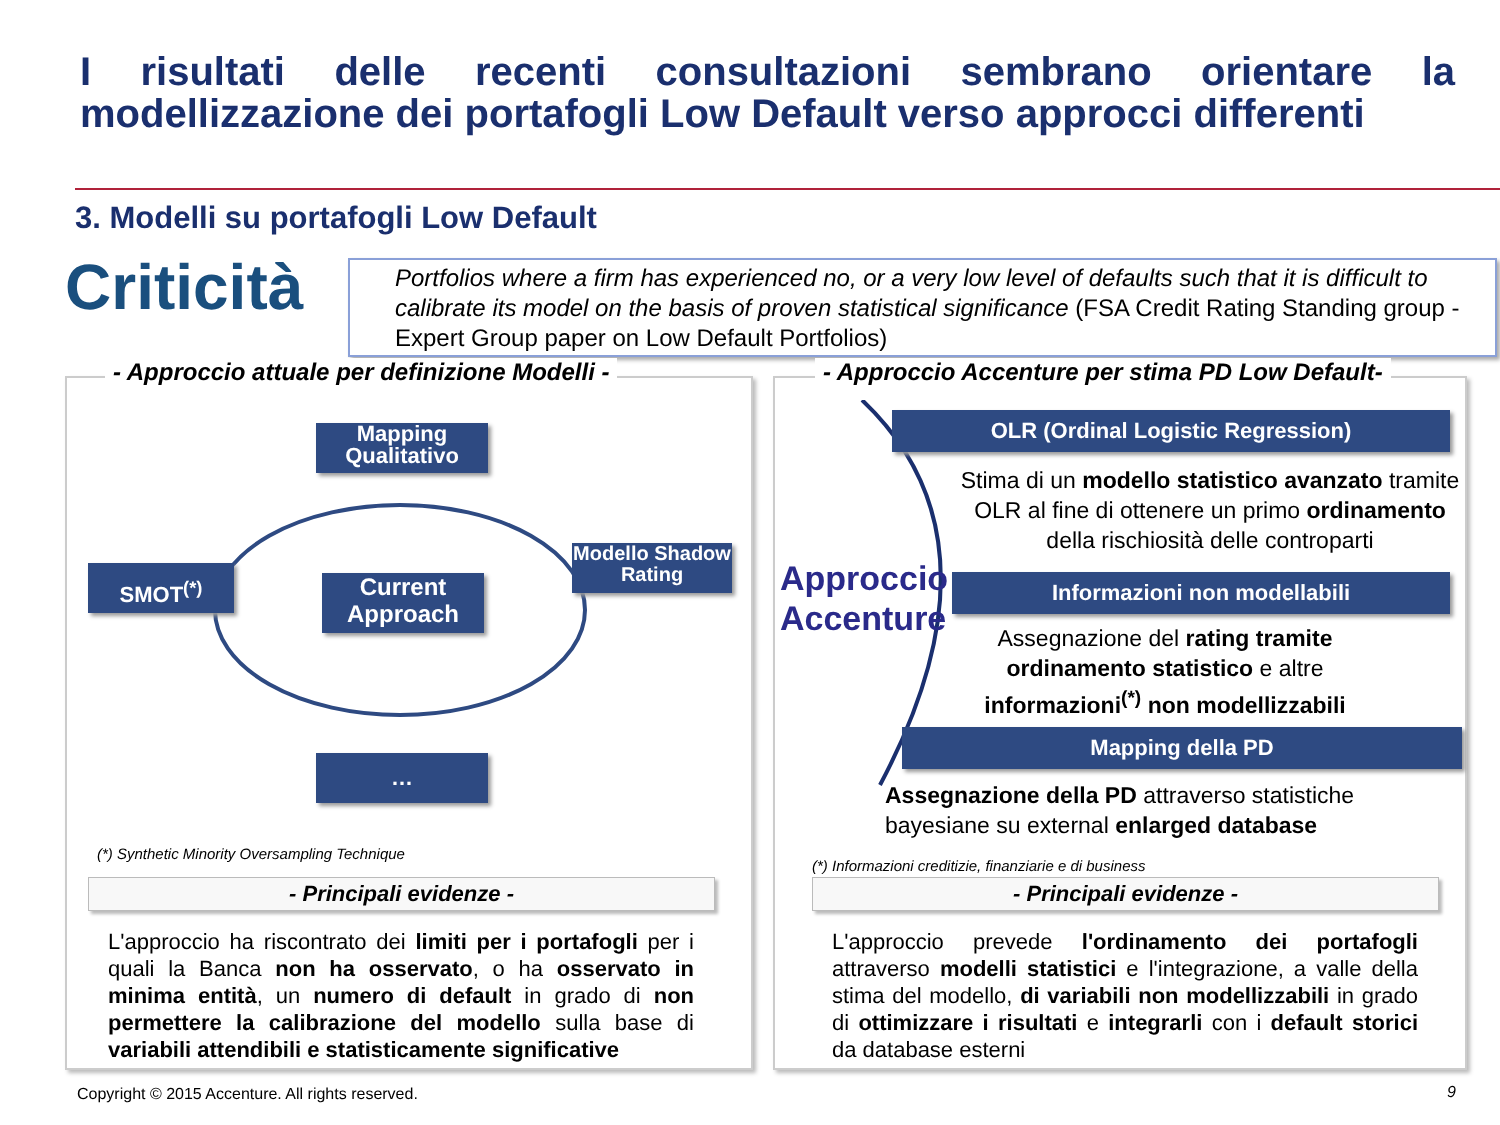I risultati delle recenti consultazioni sembrano orientare la modellizzazione dei portafogli Low Default verso approcci differenti
3. Modelli su portafogli Low Default
Criticità
Portfolios where a firm has experienced no, or a very low level of defaults such that it is difficult to calibrate its model on the basis of proven statistical significance (FSA Credit Rating Standing group - Expert Group paper on Low Default Portfolios)
- Approccio attuale per definizione Modelli -
Mapping Qualitativo
SMOT<sup>(*)</sup>
Current Approach
Modello Shadow Rating
…
(*) Synthetic Minority Oversampling Technique
- Principali evidenze -
L'approccio ha riscontrato dei limiti per i portafogli per i quali la Banca non ha osservato, o ha osservato in minima entità, un numero di default in grado di non permettere la calibrazione del modello sulla base di variabili attendibili e statisticamente significative
- Approccio Accenture per stima PD Low Default-
Approccio
Accenture
OLR (Ordinal Logistic Regression)
Stima di un modello statistico avanzato tramite OLR al fine di ottenere un primo ordinamento della rischiosità delle controparti
Informazioni non modellabili
Assegnazione del rating tramite ordinamento statistico e altre informazioni<sup>(*)</sup> non modellizzabili
Mapping della PD
Assegnazione della PD attraverso statistiche bayesiane su external enlarged database
(*) Informazioni creditizie, finanziarie e di business
- Principali evidenze -
L'approccio prevede l'ordinamento dei portafogli attraverso modelli statistici e l'integrazione, a valle della stima del modello, di variabili non modellizzabili in grado di ottimizzare i risultati e integrarli con i default storici da database esterni
Copyright © 2015 Accenture. All rights reserved.
9